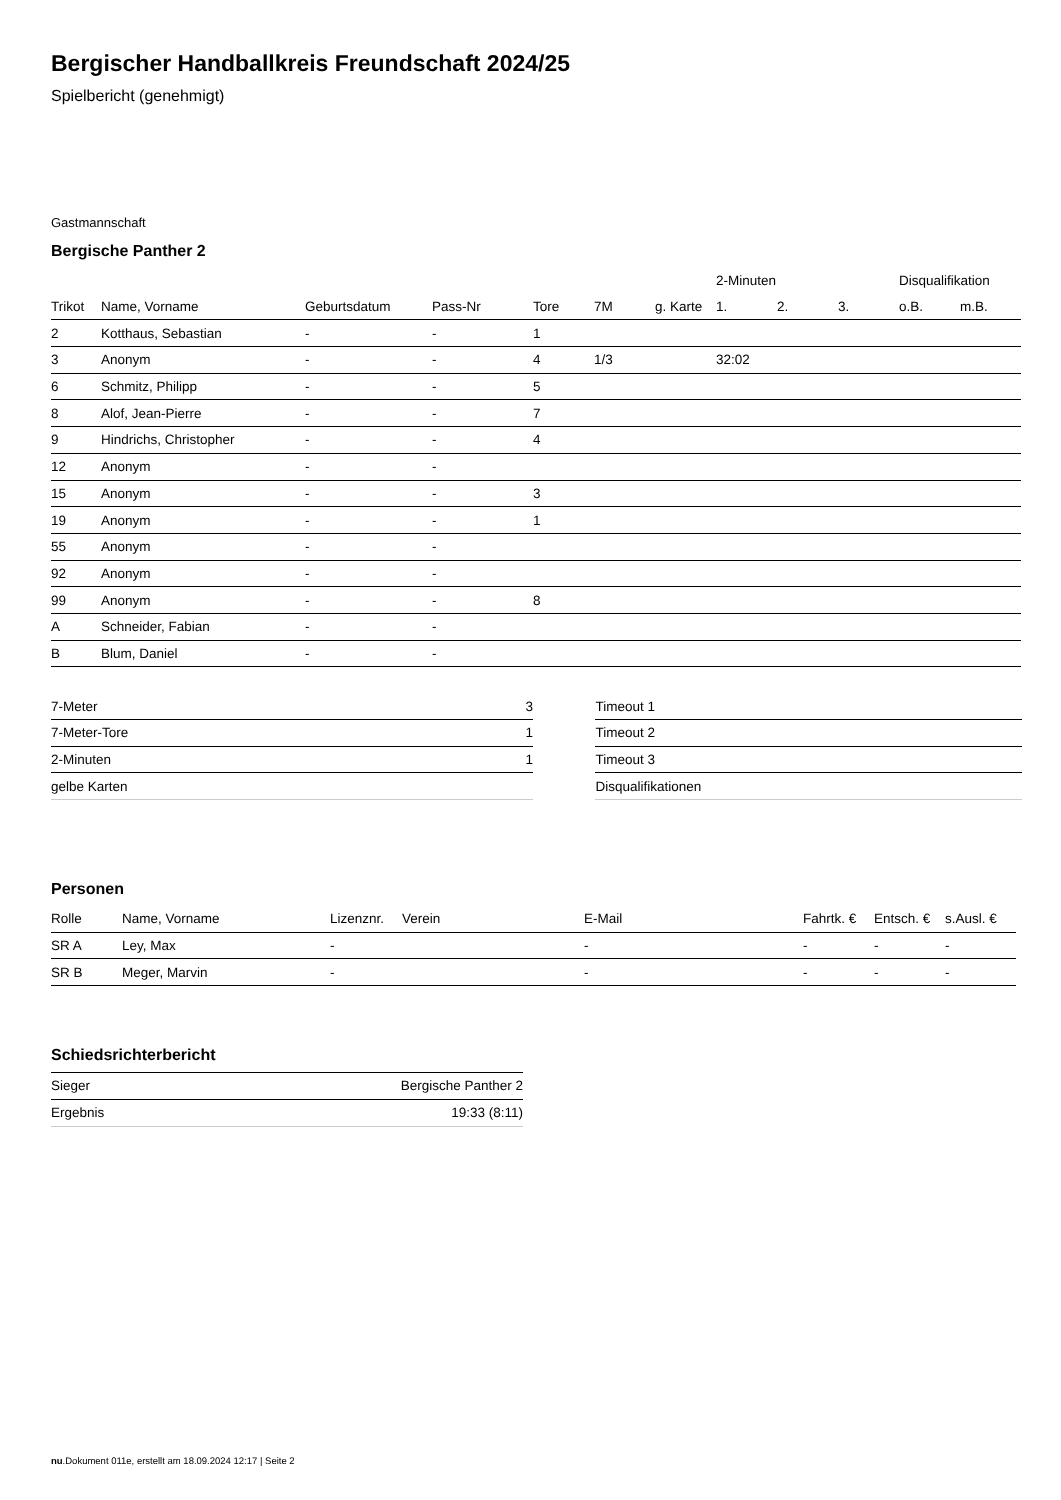Bergischer Handballkreis Freundschaft 2024/25
Spielbericht (genehmigt)
Gastmannschaft
Bergische Panther 2
| | | | | | | | 2-Minuten | | | Disqualifikation | |
| --- | --- | --- | --- | --- | --- | --- | --- | --- | --- | --- | --- |
| Trikot | Name, Vorname | Geburtsdatum | Pass-Nr | Tore | 7M | g. Karte | 1. | 2. | 3. | o.B. | m.B. |
| 2 | Kotthaus, Sebastian | - | - | 1 | | | | | | | |
| 3 | Anonym | - | - | 4 | 1/3 | | 32:02 | | | | |
| 6 | Schmitz, Philipp | - | - | 5 | | | | | | | |
| 8 | Alof, Jean-Pierre | - | - | 7 | | | | | | | |
| 9 | Hindrichs, Christopher | - | - | 4 | | | | | | | |
| 12 | Anonym | - | - | | | | | | | | |
| 15 | Anonym | - | - | 3 | | | | | | | |
| 19 | Anonym | - | - | 1 | | | | | | | |
| 55 | Anonym | - | - | | | | | | | | |
| 92 | Anonym | - | - | | | | | | | | |
| 99 | Anonym | - | - | 8 | | | | | | | |
| A | Schneider, Fabian | - | - | | | | | | | | |
| B | Blum, Daniel | - | - | | | | | | | | |
| 7-Meter | 3 |
| 7-Meter-Tore | 1 |
| 2-Minuten | 1 |
| gelbe Karten | |
| Timeout 1 |
| Timeout 2 |
| Timeout 3 |
| Disqualifikationen |
Personen
| Rolle | Name, Vorname | Lizenznr. | Verein | E-Mail | Fahrtk. € | Entsch. € | s.Ausl. € |
| --- | --- | --- | --- | --- | --- | --- | --- |
| SR A | Ley, Max | - | | - | - | - | - |
| SR B | Meger, Marvin | - | | - | - | - | - |
Schiedsrichterbericht
| Sieger | Bergische Panther 2 |
| Ergebnis | 19:33 (8:11) |
nu.Dokument 011e, erstellt am 18.09.2024 12:17 | Seite 2